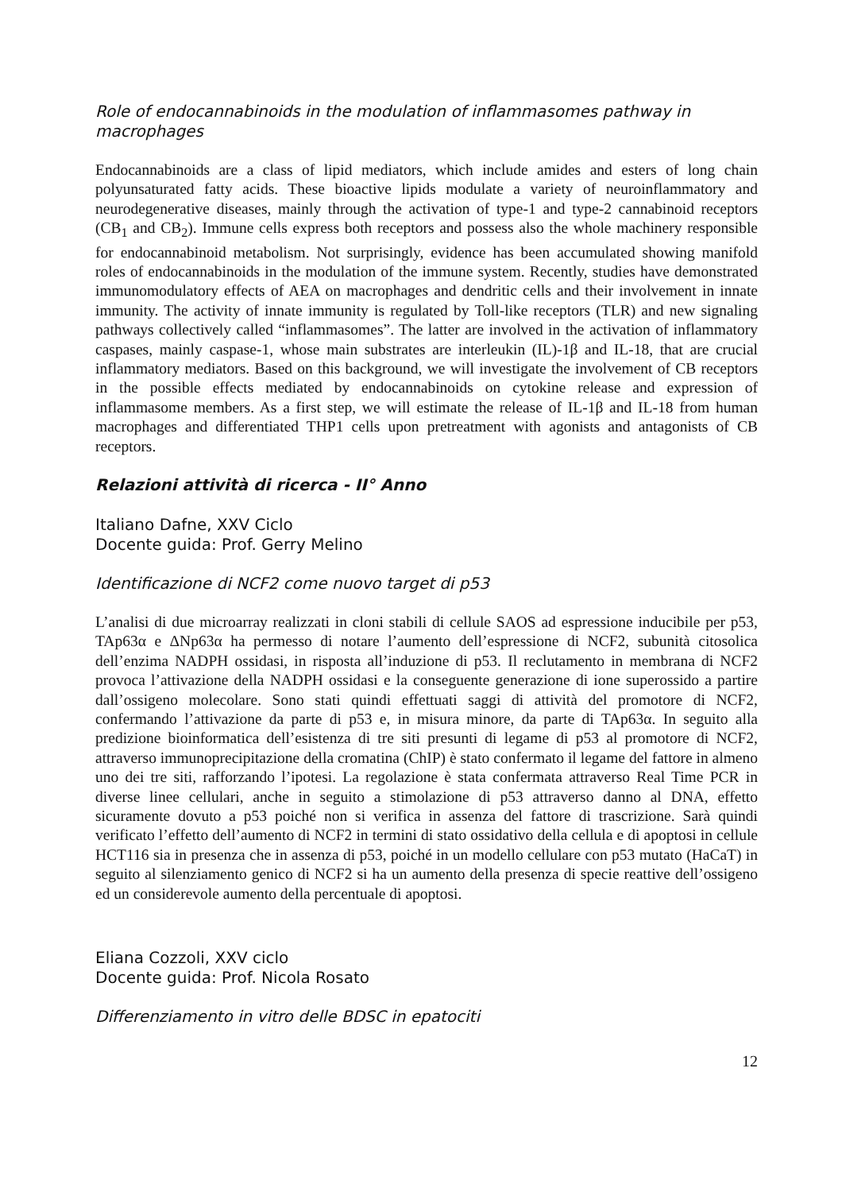Role of endocannabinoids in the modulation of inflammasomes pathway in macrophages
Endocannabinoids are a class of lipid mediators, which include amides and esters of long chain polyunsaturated fatty acids. These bioactive lipids modulate a variety of neuroinflammatory and neurodegenerative diseases, mainly through the activation of type-1 and type-2 cannabinoid receptors (CB<sub>1</sub> and CB<sub>2</sub>). Immune cells express both receptors and possess also the whole machinery responsible for endocannabinoid metabolism. Not surprisingly, evidence has been accumulated showing manifold roles of endocannabinoids in the modulation of the immune system. Recently, studies have demonstrated immunomodulatory effects of AEA on macrophages and dendritic cells and their involvement in innate immunity. The activity of innate immunity is regulated by Toll-like receptors (TLR) and new signaling pathways collectively called “inflammasomes”. The latter are involved in the activation of inflammatory caspases, mainly caspase-1, whose main substrates are interleukin (IL)-1β and IL-18, that are crucial inflammatory mediators. Based on this background, we will investigate the involvement of CB receptors in the possible effects mediated by endocannabinoids on cytokine release and expression of inflammasome members. As a first step, we will estimate the release of IL-1β and IL-18 from human macrophages and differentiated THP1 cells upon pretreatment with agonists and antagonists of CB receptors.
Relazioni attività di ricerca - II° Anno
Italiano Dafne, XXV Ciclo
Docente guida: Prof. Gerry Melino
Identificazione di NCF2 come nuovo target di p53
L’analisi di due microarray realizzati in cloni stabili di cellule SAOS ad espressione inducibile per p53, TAp63α e ΔNp63α ha permesso di notare l’aumento dell’espressione di NCF2, subunità citosolica dell’enzima NADPH ossidasi, in risposta all’induzione di p53. Il reclutamento in membrana di NCF2 provoca l’attivazione della NADPH ossidasi e la conseguente generazione di ione superossido a partire dall’ossigeno molecolare. Sono stati quindi effettuati saggi di attività del promotore di NCF2, confermando l’attivazione da parte di p53 e, in misura minore, da parte di TAp63α. In seguito alla predizione bioinformatica dell’esistenza di tre siti presunti di legame di p53 al promotore di NCF2, attraverso immunoprecipitazione della cromatina (ChIP) è stato confermato il legame del fattore in almeno uno dei tre siti, rafforzando l’ipotesi. La regolazione è stata confermata attraverso Real Time PCR in diverse linee cellulari, anche in seguito a stimolazione di p53 attraverso danno al DNA, effetto sicuramente dovuto a p53 poiché non si verifica in assenza del fattore di trascrizione. Sarà quindi verificato l’effetto dell’aumento di NCF2 in termini di stato ossidativo della cellula e di apoptosi in cellule HCT116 sia in presenza che in assenza di p53, poiché in un modello cellulare con p53 mutato (HaCaT) in seguito al silenziamento genico di NCF2 si ha un aumento della presenza di specie reattive dell’ossigeno ed un considerevole aumento della percentuale di apoptosi.
Eliana Cozzoli, XXV ciclo
Docente guida: Prof. Nicola Rosato
Differenziamento in vitro delle BDSC in epatociti
12